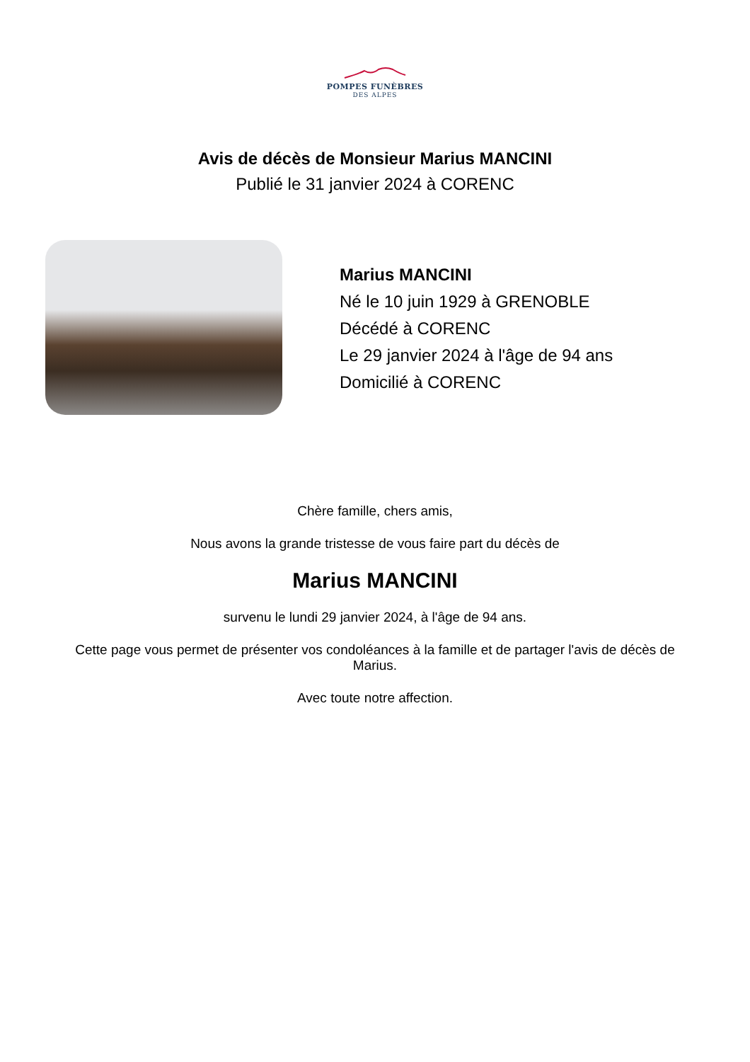POMPES FUNÈBRES
DES ALPES
Avis de décès de Monsieur Marius MANCINI
Publié le 31 janvier 2024 à CORENC
Marius MANCINI
Né le 10 juin 1929 à GRENOBLE
Décédé à CORENC
Le 29 janvier 2024 à l'âge de 94 ans
Domicilié à CORENC
Chère famille, chers amis,
Nous avons la grande tristesse de vous faire part du décès de
Marius MANCINI
survenu le lundi 29 janvier 2024, à l'âge de 94 ans.
Cette page vous permet de présenter vos condoléances à la famille et de partager l'avis de décès de Marius.
Avec toute notre affection.